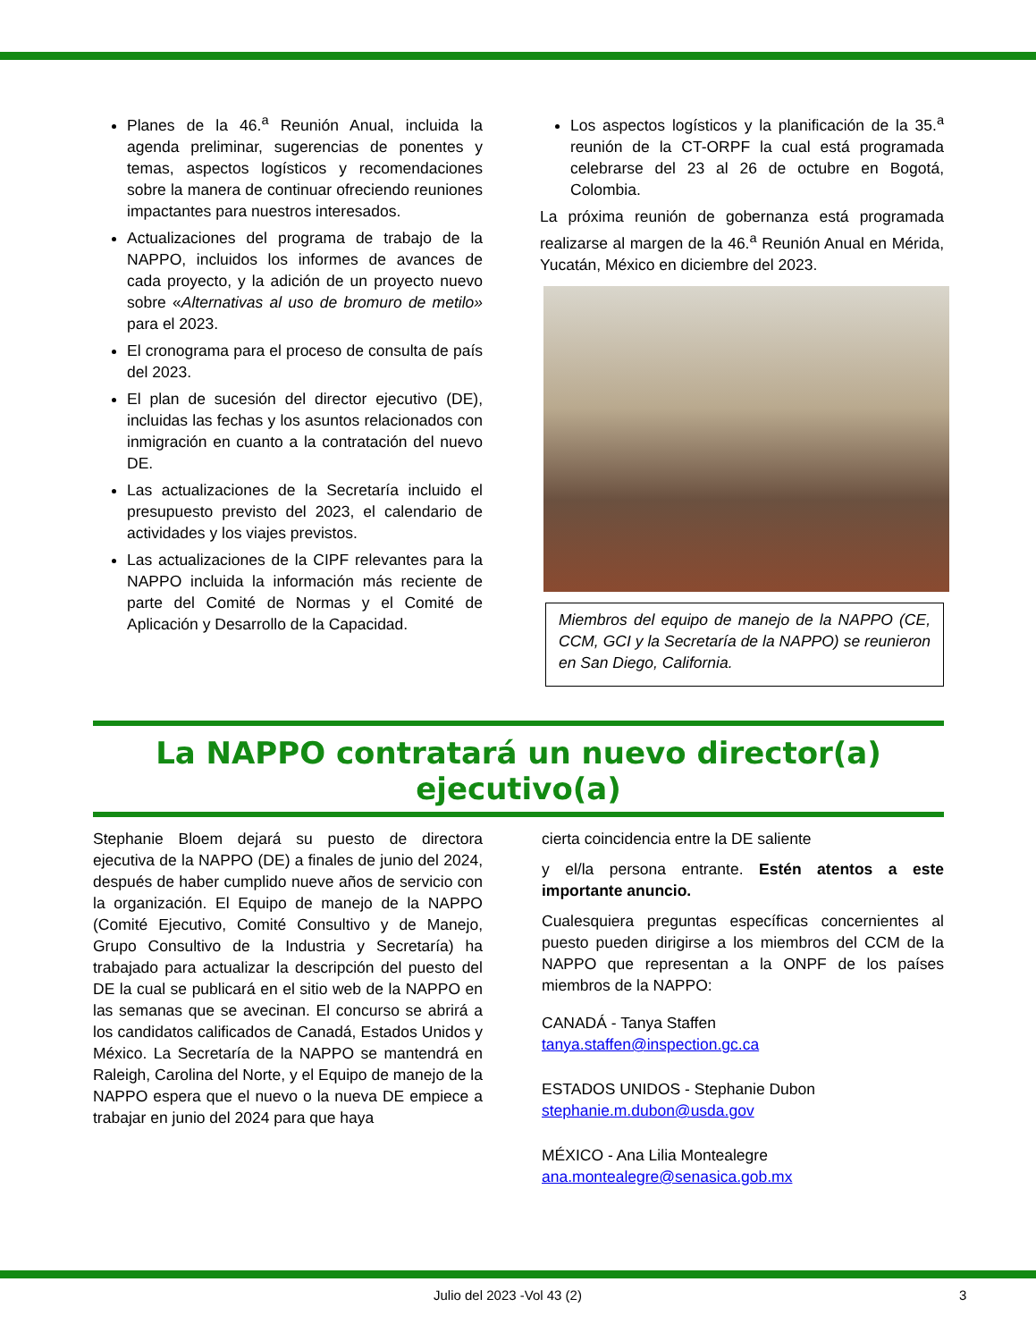Planes de la 46.<sup>a</sup> Reunión Anual, incluida la agenda preliminar, sugerencias de ponentes y temas, aspectos logísticos y recomendaciones sobre la manera de continuar ofreciendo reuniones impactantes para nuestros interesados.
Actualizaciones del programa de trabajo de la NAPPO, incluidos los informes de avances de cada proyecto, y la adición de un proyecto nuevo sobre «Alternativas al uso de bromuro de metilo» para el 2023.
El cronograma para el proceso de consulta de país del 2023.
El plan de sucesión del director ejecutivo (DE), incluidas las fechas y los asuntos relacionados con inmigración en cuanto a la contratación del nuevo DE.
Las actualizaciones de la Secretaría incluido el presupuesto previsto del 2023, el calendario de actividades y los viajes previstos.
Las actualizaciones de la CIPF relevantes para la NAPPO incluida la información más reciente de parte del Comité de Normas y el Comité de Aplicación y Desarrollo de la Capacidad.
Los aspectos logísticos y la planificación de la 35.<sup>a</sup> reunión de la CT-ORPF la cual está programada celebrarse del 23 al 26 de octubre en Bogotá, Colombia.
La próxima reunión de gobernanza está programada realizarse al margen de la 46.<sup>a</sup> Reunión Anual en Mérida, Yucatán, México en diciembre del 2023.
Miembros del equipo de manejo de la NAPPO (CE, CCM, GCI y la Secretaría de la NAPPO) se reunieron en San Diego, California.
La NAPPO contratará un nuevo director(a) ejecutivo(a)
Stephanie Bloem dejará su puesto de directora ejecutiva de la NAPPO (DE) a finales de junio del 2024, después de haber cumplido nueve años de servicio con la organización. El Equipo de manejo de la NAPPO (Comité Ejecutivo, Comité Consultivo y de Manejo, Grupo Consultivo de la Industria y Secretaría) ha trabajado para actualizar la descripción del puesto del DE la cual se publicará en el sitio web de la NAPPO en las semanas que se avecinan. El concurso se abrirá a los candidatos calificados de Canadá, Estados Unidos y México. La Secretaría de la NAPPO se mantendrá en Raleigh, Carolina del Norte, y el Equipo de manejo de la NAPPO espera que el nuevo o la nueva DE empiece a trabajar en junio del 2024 para que haya
cierta coincidencia entre la DE saliente
y el/la persona entrante. Estén atentos a este importante anuncio.
Cualesquiera preguntas específicas concernientes al puesto pueden dirigirse a los miembros del CCM de la NAPPO que representan a la ONPF de los países miembros de la NAPPO:
CANADÁ - Tanya Staffen
tanya.staffen@inspection.gc.ca
ESTADOS UNIDOS - Stephanie Dubon
stephanie.m.dubon@usda.gov
MÉXICO - Ana Lilia Montealegre
ana.montealegre@senasica.gob.mx
Julio del 2023 -Vol 43 (2) 3